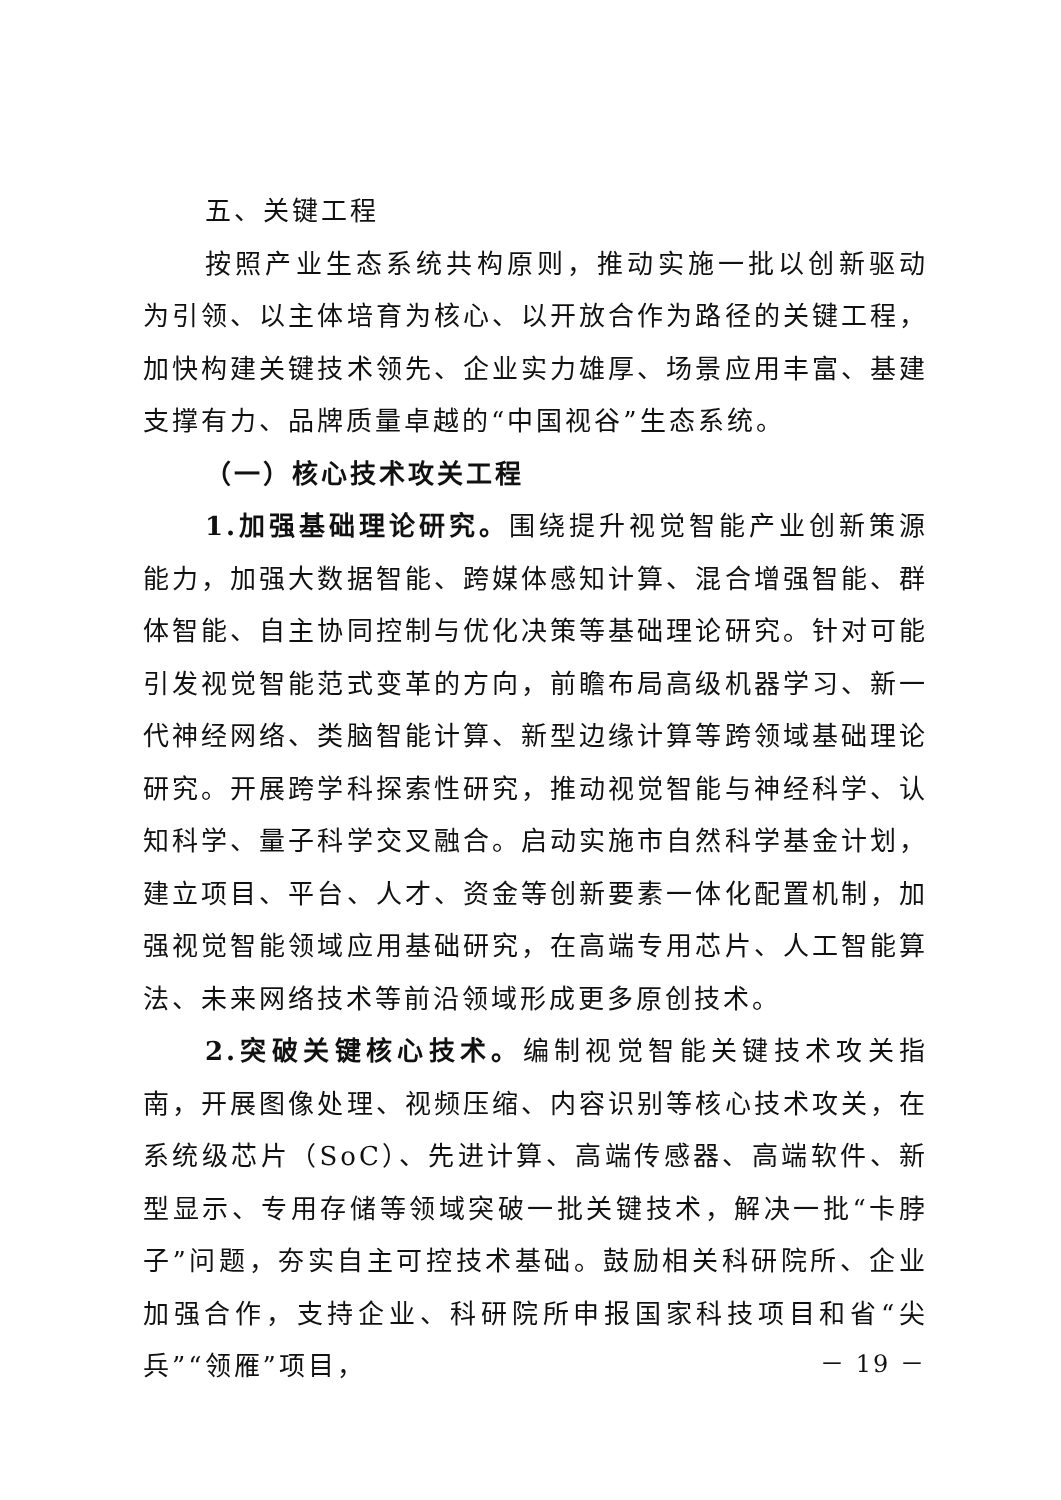五、关键工程
按照产业生态系统共构原则，推动实施一批以创新驱动为引领、以主体培育为核心、以开放合作为路径的关键工程，加快构建关键技术领先、企业实力雄厚、场景应用丰富、基建支撑有力、品牌质量卓越的“中国视谷”生态系统。
（一）核心技术攻关工程
1.加强基础理论研究。围绕提升视觉智能产业创新策源能力，加强大数据智能、跨媒体感知计算、混合增强智能、群体智能、自主协同控制与优化决策等基础理论研究。针对可能引发视觉智能范式变革的方向，前瞻布局高级机器学习、新一代神经网络、类脑智能计算、新型边缘计算等跨领域基础理论研究。开展跨学科探索性研究，推动视觉智能与神经科学、认知科学、量子科学交叉融合。启动实施市自然科学基金计划，建立项目、平台、人才、资金等创新要素一体化配置机制，加强视觉智能领域应用基础研究，在高端专用芯片、人工智能算法、未来网络技术等前沿领域形成更多原创技术。
2.突破关键核心技术。编制视觉智能关键技术攻关指南，开展图像处理、视频压缩、内容识别等核心技术攻关，在系统级芯片（SoC）、先进计算、高端传感器、高端软件、新型显示、专用存储等领域突破一批关键技术，解决一批“卡脖子”问题，夯实自主可控技术基础。鼓励相关科研院所、企业加强合作，支持企业、科研院所申报国家科技项目和省“尖兵”“领雁”项目，
－ 19 －